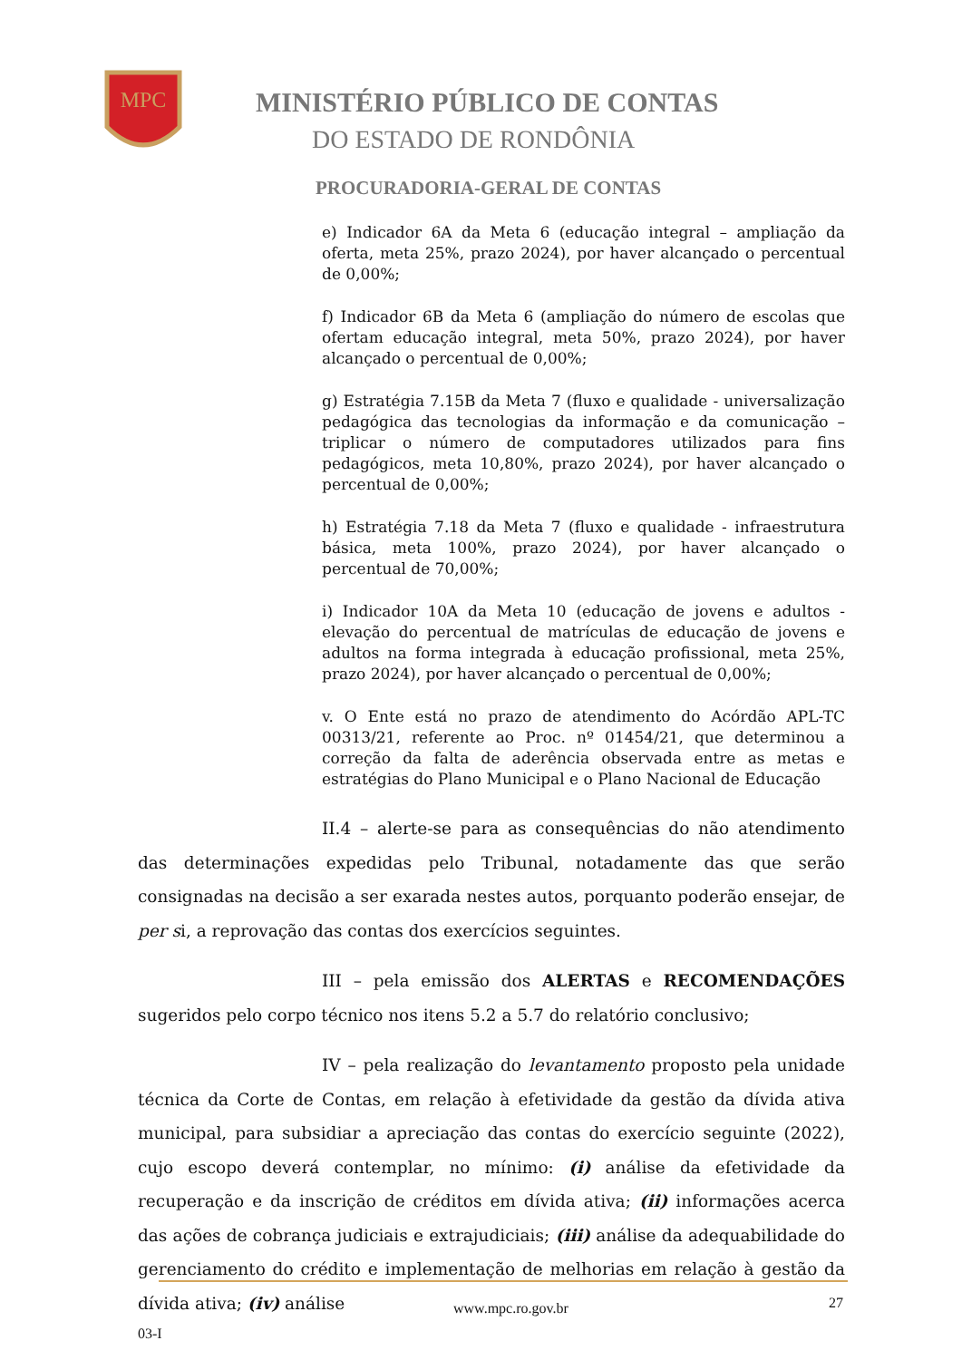MPC
MINISTÉRIO PÚBLICO DE CONTAS
DO ESTADO DE RONDÔNIA
PROCURADORIA-GERAL DE CONTAS
e) Indicador 6A da Meta 6 (educação integral – ampliação da oferta, meta 25%, prazo 2024), por haver alcançado o percentual de 0,00%;
f) Indicador 6B da Meta 6 (ampliação do número de escolas que ofertam educação integral, meta 50%, prazo 2024), por haver alcançado o percentual de 0,00%;
g) Estratégia 7.15B da Meta 7 (fluxo e qualidade - universalização pedagógica das tecnologias da informação e da comunicação – triplicar o número de computadores utilizados para fins pedagógicos, meta 10,80%, prazo 2024), por haver alcançado o percentual de 0,00%;
h) Estratégia 7.18 da Meta 7 (fluxo e qualidade - infraestrutura básica, meta 100%, prazo 2024), por haver alcançado o percentual de 70,00%;
i) Indicador 10A da Meta 10 (educação de jovens e adultos - elevação do percentual de matrículas de educação de jovens e adultos na forma integrada à educação profissional, meta 25%, prazo 2024), por haver alcançado o percentual de 0,00%;
v. O Ente está no prazo de atendimento do Acórdão APL-TC 00313/21, referente ao Proc. nº 01454/21, que determinou a correção da falta de aderência observada entre as metas e estratégias do Plano Municipal e o Plano Nacional de Educação
II.4 – alerte-se para as consequências do não atendimento das determinações expedidas pelo Tribunal, notadamente das que serão consignadas na decisão a ser exarada nestes autos, porquanto poderão ensejar, de per si, a reprovação das contas dos exercícios seguintes.
III – pela emissão dos ALERTAS e RECOMENDAÇÕES sugeridos pelo corpo técnico nos itens 5.2 a 5.7 do relatório conclusivo;
IV – pela realização do levantamento proposto pela unidade técnica da Corte de Contas, em relação à efetividade da gestão da dívida ativa municipal, para subsidiar a apreciação das contas do exercício seguinte (2022), cujo escopo deverá contemplar, no mínimo: (i) análise da efetividade da recuperação e da inscrição de créditos em dívida ativa; (ii) informações acerca das ações de cobrança judiciais e extrajudiciais; (iii) análise da adequabilidade do gerenciamento do crédito e implementação de melhorias em relação à gestão da dívida ativa; (iv) análise
www.mpc.ro.gov.br 27
03-I